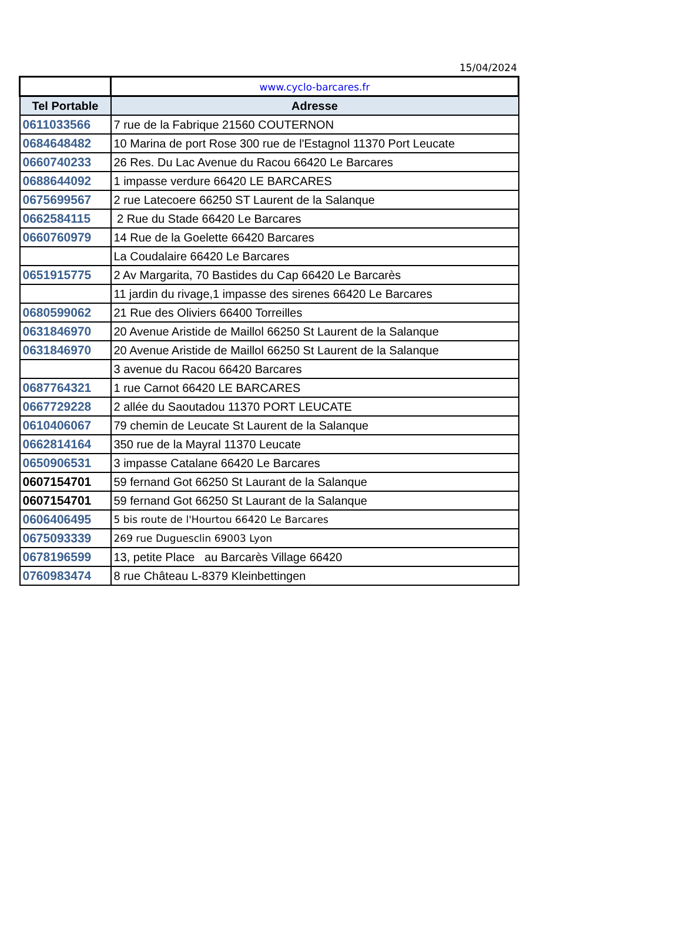15/04/2024
| | www.cyclo-barcares.fr |
| Tel Portable | Adresse |
| 0611033566 | 7 rue de la Fabrique 21560 COUTERNON |
| 0684648482 | 10 Marina de port Rose 300 rue de l'Estagnol 11370 Port Leucate |
| 0660740233 | 26 Res. Du Lac Avenue du Racou 66420 Le Barcares |
| 0688644092 | 1 impasse verdure 66420 LE BARCARES |
| 0675699567 | 2 rue Latecoere 66250 ST Laurent de la Salanque |
| 0662584115 | 2 Rue du Stade 66420 Le Barcares |
| 0660760979 | 14 Rue de la Goelette 66420 Barcares |
| | La Coudalaire 66420 Le Barcares |
| 0651915775 | 2 Av Margarita, 70 Bastides du Cap 66420 Le Barcarès |
| | 11 jardin du rivage,1 impasse des sirenes 66420 Le Barcares |
| 0680599062 | 21 Rue des Oliviers 66400 Torreilles |
| 0631846970 | 20 Avenue Aristide de Maillol 66250 St Laurent de la Salanque |
| 0631846970 | 20 Avenue Aristide de Maillol 66250 St Laurent de la Salanque |
| | 3 avenue du Racou 66420 Barcares |
| 0687764321 | 1 rue Carnot 66420 LE BARCARES |
| 0667729228 | 2 allée du Saoutadou 11370 PORT LEUCATE |
| 0610406067 | 79 chemin de Leucate St Laurent de la Salanque |
| 0662814164 | 350 rue de la Mayral 11370 Leucate |
| 0650906531 | 3 impasse Catalane 66420 Le Barcares |
| 0607154701 | 59 fernand Got 66250 St Laurant de la Salanque |
| 0607154701 | 59 fernand Got 66250 St Laurant de la Salanque |
| 0606406495 | 5 bis route de l'Hourtou 66420 Le Barcares |
| 0675093339 | 269 rue Duguesclin 69003 Lyon |
| 0678196599 | 13, petite Place au Barcarès Village 66420 |
| 0760983474 | 8 rue Château L-8379 Kleinbettingen |